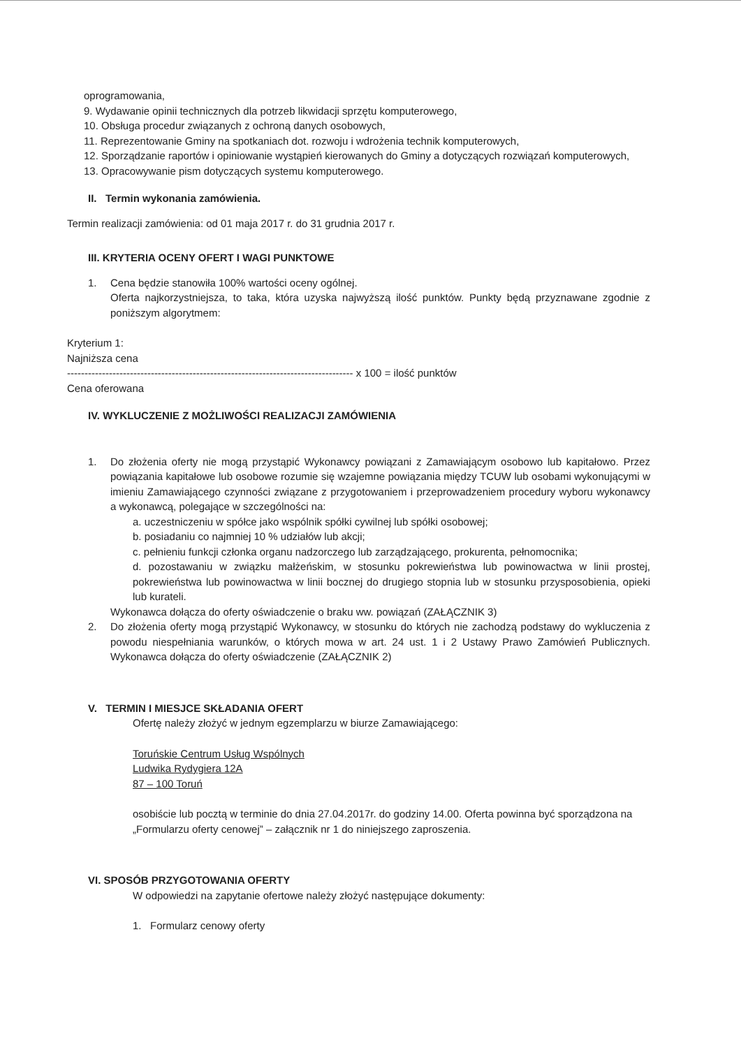oprogramowania,
9. Wydawanie opinii technicznych dla potrzeb likwidacji sprzętu komputerowego,
10. Obsługa procedur związanych z ochroną danych osobowych,
11. Reprezentowanie Gminy na spotkaniach dot. rozwoju i wdrożenia technik komputerowych,
12. Sporządzanie raportów i opiniowanie wystąpień kierowanych do Gminy a dotyczących rozwiązań komputerowych,
13. Opracowywanie pism dotyczących systemu komputerowego.
II. Termin wykonania zamówienia.
Termin realizacji zamówienia: od 01 maja 2017 r. do 31 grudnia 2017 r.
III. KRYTERIA OCENY OFERT I WAGI PUNKTOWE
1. Cena będzie stanowiła 100% wartości oceny ogólnej.
Oferta najkorzystniejsza, to taka, która uzyska najwyższą ilość punktów. Punkty będą przyznawane zgodnie z poniższym algorytmem:
Kryterium 1:
Najniższa cena
---------------------------------------------------------------------------------- x 100 = ilość punktów
Cena oferowana
IV. WYKLUCZENIE Z MOŻLIWOŚCI REALIZACJI ZAMÓWIENIA
1. Do złożenia oferty nie mogą przystąpić Wykonawcy powiązani z Zamawiającym osobowo lub kapitałowo. Przez powiązania kapitałowe lub osobowe rozumie się wzajemne powiązania między TCUW lub osobami wykonującymi w imieniu Zamawiającego czynności związane z przygotowaniem i przeprowadzeniem procedury wyboru wykonawcy a wykonawcą, polegające w szczególności na:
a. uczestniczeniu w spółce jako wspólnik spółki cywilnej lub spółki osobowej;
b. posiadaniu co najmniej 10 % udziałów lub akcji;
c. pełnieniu funkcji członka organu nadzorczego lub zarządzającego, prokurenta, pełnomocnika;
d. pozostawaniu w związku małżeńskim, w stosunku pokrewieństwa lub powinowactwa w linii prostej, pokrewieństwa lub powinowactwa w linii bocznej do drugiego stopnia lub w stosunku przysposobienia, opieki lub kurateli.
Wykonawca dołącza do oferty oświadczenie o braku ww. powiązań (ZAŁĄCZNIK 3)
2. Do złożenia oferty mogą przystąpić Wykonawcy, w stosunku do których nie zachodzą podstawy do wykluczenia z powodu niespełniania warunków, o których mowa w art. 24 ust. 1 i 2 Ustawy Prawo Zamówień Publicznych. Wykonawca dołącza do oferty oświadczenie (ZAŁĄCZNIK 2)
V. TERMIN I MIESJCE SKŁADANIA OFERT
Ofertę należy złożyć w jednym egzemplarzu w biurze Zamawiającego:
Toruńskie Centrum Usług Wspólnych
Ludwika Rydygiera 12A
87 – 100 Toruń
osobiście lub pocztą w terminie do dnia 27.04.2017r. do godziny 14.00. Oferta powinna być sporządzona na „Formularzu oferty cenowej” – załącznik nr 1 do niniejszego zaproszenia.
VI. SPOSÓB PRZYGOTOWANIA OFERTY
W odpowiedzi na zapytanie ofertowe należy złożyć następujące dokumenty:
1. Formularz cenowy oferty